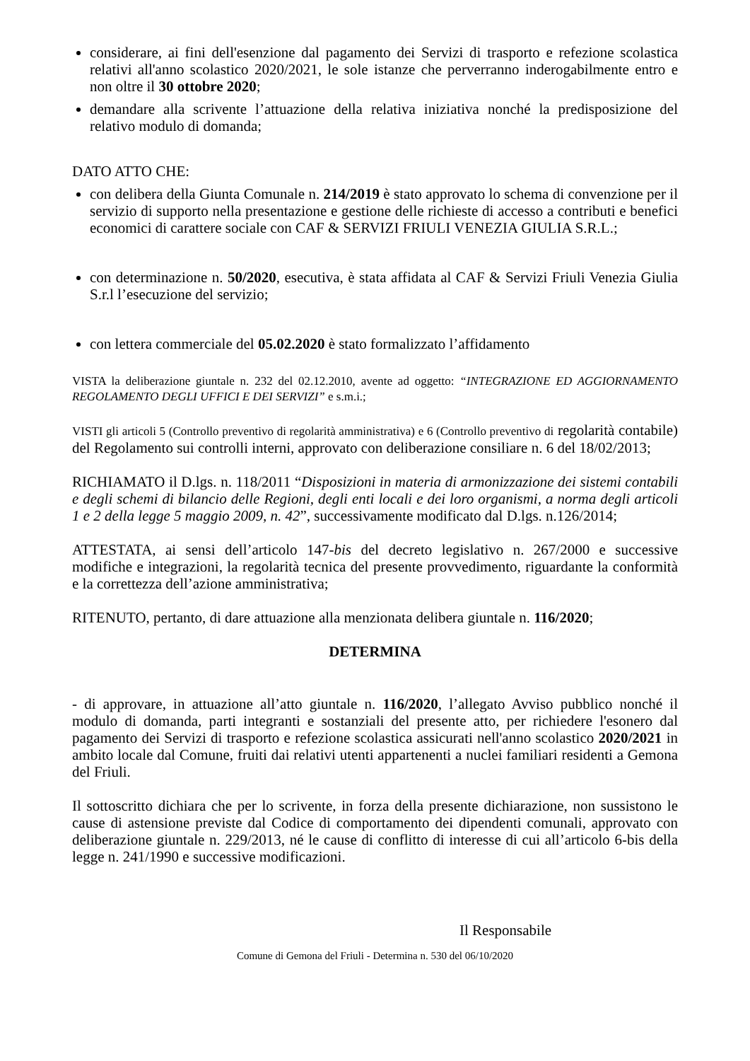considerare, ai fini dell'esenzione dal pagamento dei Servizi di trasporto e refezione scolastica relativi all'anno scolastico 2020/2021, le sole istanze che perverranno inderogabilmente entro e non oltre il 30 ottobre 2020;
demandare alla scrivente l’attuazione della relativa iniziativa nonché la predisposizione del relativo modulo di domanda;
DATO ATTO CHE:
con delibera della Giunta Comunale n. 214/2019 è stato approvato lo schema di convenzione per il servizio di supporto nella presentazione e gestione delle richieste di accesso a contributi e benefici economici di carattere sociale con CAF & SERVIZI FRIULI VENEZIA GIULIA S.R.L.;
con determinazione n. 50/2020, esecutiva, è stata affidata al CAF & Servizi Friuli Venezia Giulia S.r.l l’esecuzione del servizio;
con lettera commerciale del 05.02.2020 è stato formalizzato l’affidamento
VISTA la deliberazione giuntale n. 232 del 02.12.2010, avente ad oggetto: “INTEGRAZIONE ED AGGIORNAMENTO REGOLAMENTO DEGLI UFFICI E DEI SERVIZI” e s.m.i.;
VISTI gli articoli 5 (Controllo preventivo di regolarità amministrativa) e 6 (Controllo preventivo di regolarità contabile) del Regolamento sui controlli interni, approvato con deliberazione consiliare n. 6 del 18/02/2013;
RICHIAMATO il D.lgs. n. 118/2011 “Disposizioni in materia di armonizzazione dei sistemi contabili e degli schemi di bilancio delle Regioni, degli enti locali e dei loro organismi, a norma degli articoli 1 e 2 della legge 5 maggio 2009, n. 42”, successivamente modificato dal D.lgs. n.126/2014;
ATTESTATA, ai sensi dell’articolo 147-bis del decreto legislativo n. 267/2000 e successive modifiche e integrazioni, la regolarità tecnica del presente provvedimento, riguardante la conformità e la correttezza dell’azione amministrativa;
RITENUTO, pertanto, di dare attuazione alla menzionata delibera giuntale n. 116/2020;
DETERMINA
- di approvare, in attuazione all’atto giuntale n. 116/2020, l’allegato Avviso pubblico nonché il modulo di domanda, parti integranti e sostanziali del presente atto, per richiedere l'esonero dal pagamento dei Servizi di trasporto e refezione scolastica assicurati nell'anno scolastico 2020/2021 in ambito locale dal Comune, fruiti dai relativi utenti appartenenti a nuclei familiari residenti a Gemona del Friuli.
Il sottoscritto dichiara che per lo scrivente, in forza della presente dichiarazione, non sussistono le cause di astensione previste dal Codice di comportamento dei dipendenti comunali, approvato con deliberazione giuntale n. 229/2013, né le cause di conflitto di interesse di cui all’articolo 6-bis della legge n. 241/1990 e successive modificazioni.
Il Responsabile
Comune di Gemona del Friuli - Determina n. 530 del 06/10/2020